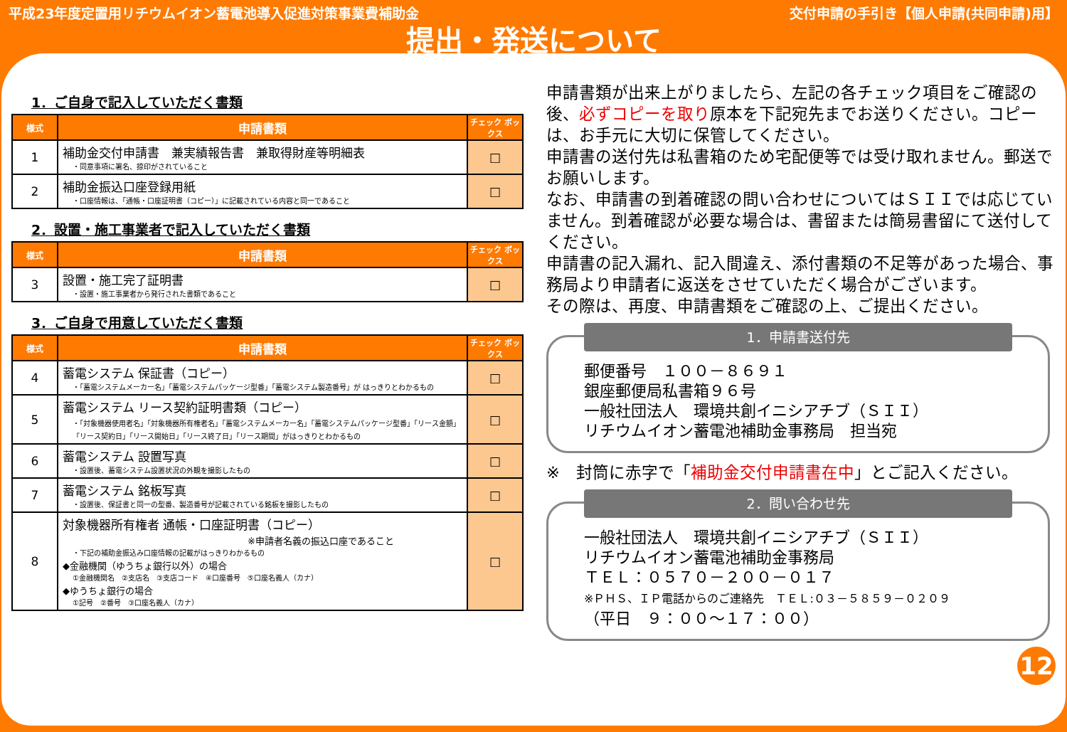平成23年度定置用リチウムイオン蓄電池導入促進対策事業費補助金 交付申請の手引き【個人申請(共同申請)用】
提出・発送について
1．ご自身で記入していただく書類
| 様式 | 申請書類 | チェック ボックス |
| --- | --- | --- |
| 1 | 補助金交付申請書 兼実績報告書 兼取得財産等明細表 ・同意事項に署名、捺印がされていること | □ |
| 2 | 補助金振込口座登録用紙 ・口座情報は、「通帳・口座証明書（コピー）」に記載されている内容と同一であること | □ |
2．設置・施工事業者で記入していただく書類
| 様式 | 申請書類 | チェック ボックス |
| --- | --- | --- |
| 3 | 設置・施工完了証明書 ・設置・施工事業者から発行された書類であること | □ |
3．ご自身で用意していただく書類
| 様式 | 申請書類 | チェック ボックス |
| --- | --- | --- |
| 4 | 蓄電システム 保証書（コピー） ・「蓄電システムメーカー名」「蓄電システムパッケージ型番」「蓄電システム製造番号」が はっきりとわかるもの | □ |
| 5 | 蓄電システム リース契約証明書類（コピー） ・「対象機器使用者名」「対象機器所有権者名」「蓄電システムメーカー名」「蓄電システムパッケージ型番」「リース金額」「リース契約日」「リース開始日」「リース終了日」「リース期間」がはっきりとわかるもの | □ |
| 6 | 蓄電システム 設置写真 ・設置後、蓄電システム設置状況の外観を撮影したもの | □ |
| 7 | 蓄電システム 銘板写真 ・設置後、保証書と同一の型番、製造番号が記載されている銘板を撮影したもの | □ |
| 8 | 対象機器所有権者 通帳・口座証明書（コピー） ※申請者名義の振込口座であること ・下記の補助金振込み口座情報の記載がはっきりわかるもの ◆金融機関（ゆうちょ銀行以外）の場合 ①金融機関名 ②支店名 ③支店コード ④口座番号 ⑤口座名義人（カナ） ◆ゆうちょ銀行の場合 ①記号 ②番号 ③口座名義人（カナ） | □ |
申請書類が出来上がりましたら、左記の各チェック項目をご確認の後、必ずコピーを取り原本を下記宛先までお送りください。コピーは、お手元に大切に保管してください。
申請書の送付先は私書箱のため宅配便等では受け取れません。郵送でお願いします。
なお、申請書の到着確認の問い合わせについてはＳＩＩでは応じていません。到着確認が必要な場合は、書留または簡易書留にて送付してください。
申請書の記入漏れ、記入間違え、添付書類の不足等があった場合、事務局より申請者に返送をさせていただく場合がございます。
その際は、再度、申請書類をご確認の上、ご提出ください。
1．申請書送付先
郵便番号　１００－８６９１
銀座郵便局私書箱９６号
一般社団法人　環境共創イニシアチブ（ＳＩＩ）
リチウムイオン蓄電池補助金事務局　担当宛
※　封筒に赤字で「補助金交付申請書在中」とご記入ください。
2．問い合わせ先
一般社団法人　環境共創イニシアチブ（ＳＩＩ）
リチウムイオン蓄電池補助金事務局
ＴＥＬ：０５７０－２００－０１７
※ＰＨＳ、ＩＰ電話からのご連絡先　ＴＥＬ:０３－５８５９－０２０９
（平日　９：００～１７：００）
12